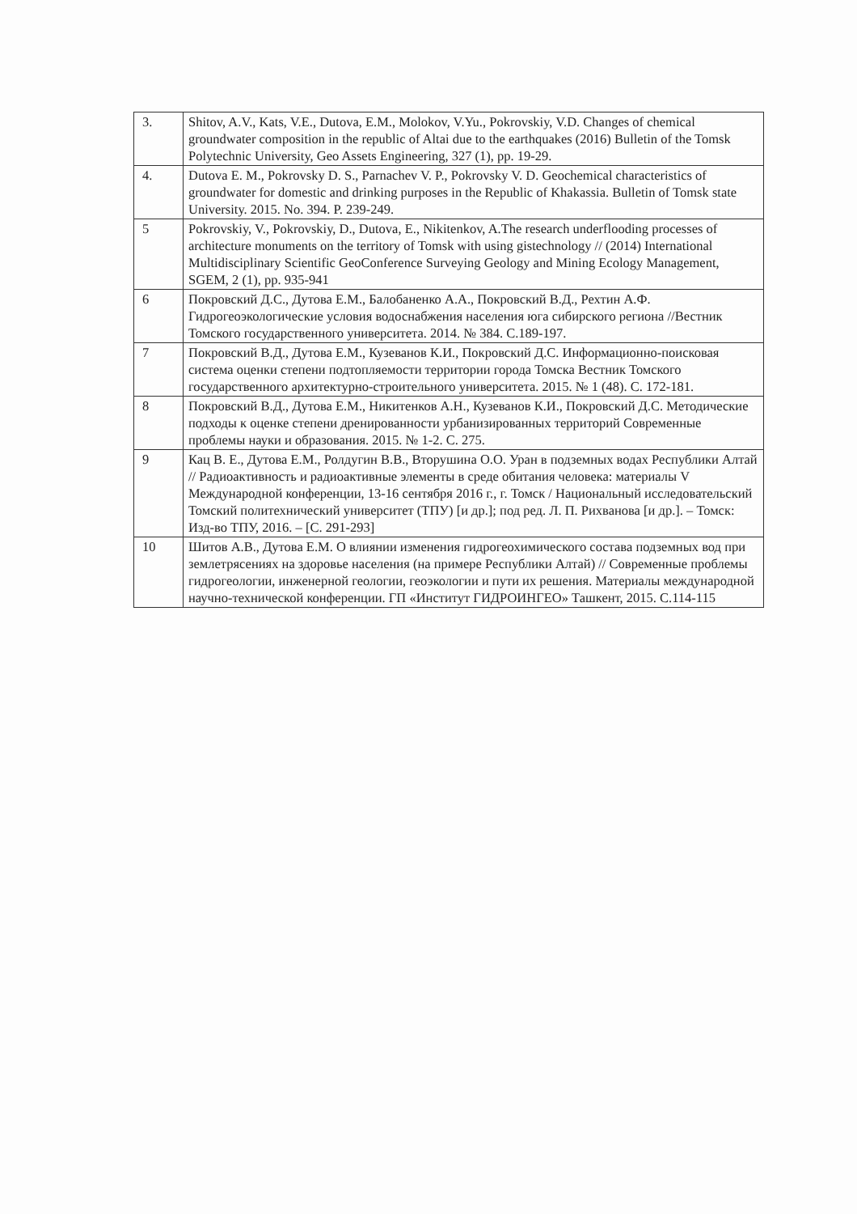| 3. | Shitov, A.V., Kats, V.E., Dutova, E.M., Molokov, V.Yu., Pokrovskiy, V.D. Changes of chemical groundwater composition in the republic of Altai due to the earthquakes (2016) Bulletin of the Tomsk Polytechnic University, Geo Assets Engineering, 327 (1), pp. 19-29. |
| 4. | Dutova E. M., Pokrovsky D. S., Parnachev V. P., Pokrovsky V. D. Geochemical characteristics of groundwater for domestic and drinking purposes in the Republic of Khakassia. Bulletin of Tomsk state University. 2015. No. 394. P. 239-249. |
| 5 | Pokrovskiy, V., Pokrovskiy, D., Dutova, E., Nikitenkov, A.The research underflooding processes of architecture monuments on the territory of Tomsk with using gistechnology // (2014) International Multidisciplinary Scientific GeoConference Surveying Geology and Mining Ecology Management, SGEM, 2 (1), pp. 935-941 |
| 6 | Покровский Д.С., Дутова Е.М., Балобаненко А.А., Покровский В.Д., Рехтин А.Ф. Гидрогеоэкологические условия водоснабжения населения юга сибирского региона //Вестник Томского государственного университета. 2014. № 384. С.189-197. |
| 7 | Покровский В.Д., Дутова Е.М., Кузеванов К.И., Покровский Д.С. Информационно-поисковая система оценки степени подтопляемости территории города Томска Вестник Томского государственного архитектурно-строительного университета. 2015. № 1 (48). С. 172-181. |
| 8 | Покровский В.Д., Дутова Е.М., Никитенков А.Н., Кузеванов К.И., Покровский Д.С. Методические подходы к оценке степени дренированности урбанизированных территорий Современные проблемы науки и образования. 2015. № 1-2. С. 275. |
| 9 | Кац В. Е., Дутова Е.М., Ролдугин В.В., Вторушина О.О. Уран в подземных водах Республики Алтай // Радиоактивность и радиоактивные элементы в среде обитания человека: материалы V Международной конференции, 13-16 сентября 2016 г., г. Томск / Национальный исследовательский Томский политехнический университет (ТПУ) [и др.]; под ред. Л. П. Рихванова [и др.]. – Томск: Изд-во ТПУ, 2016. – [С. 291-293] |
| 10 | Шитов А.В., Дутова Е.М. О влиянии изменения гидрогеохимического состава подземных вод при землетрясениях на здоровье населения (на примере Республики Алтай) // Современные проблемы гидрогеологии, инженерной геологии, геоэкологии и пути их решения. Материалы международной научно-технической конференции. ГП «Институт ГИДРОИНГЕО» Ташкент, 2015. С.114-115 |